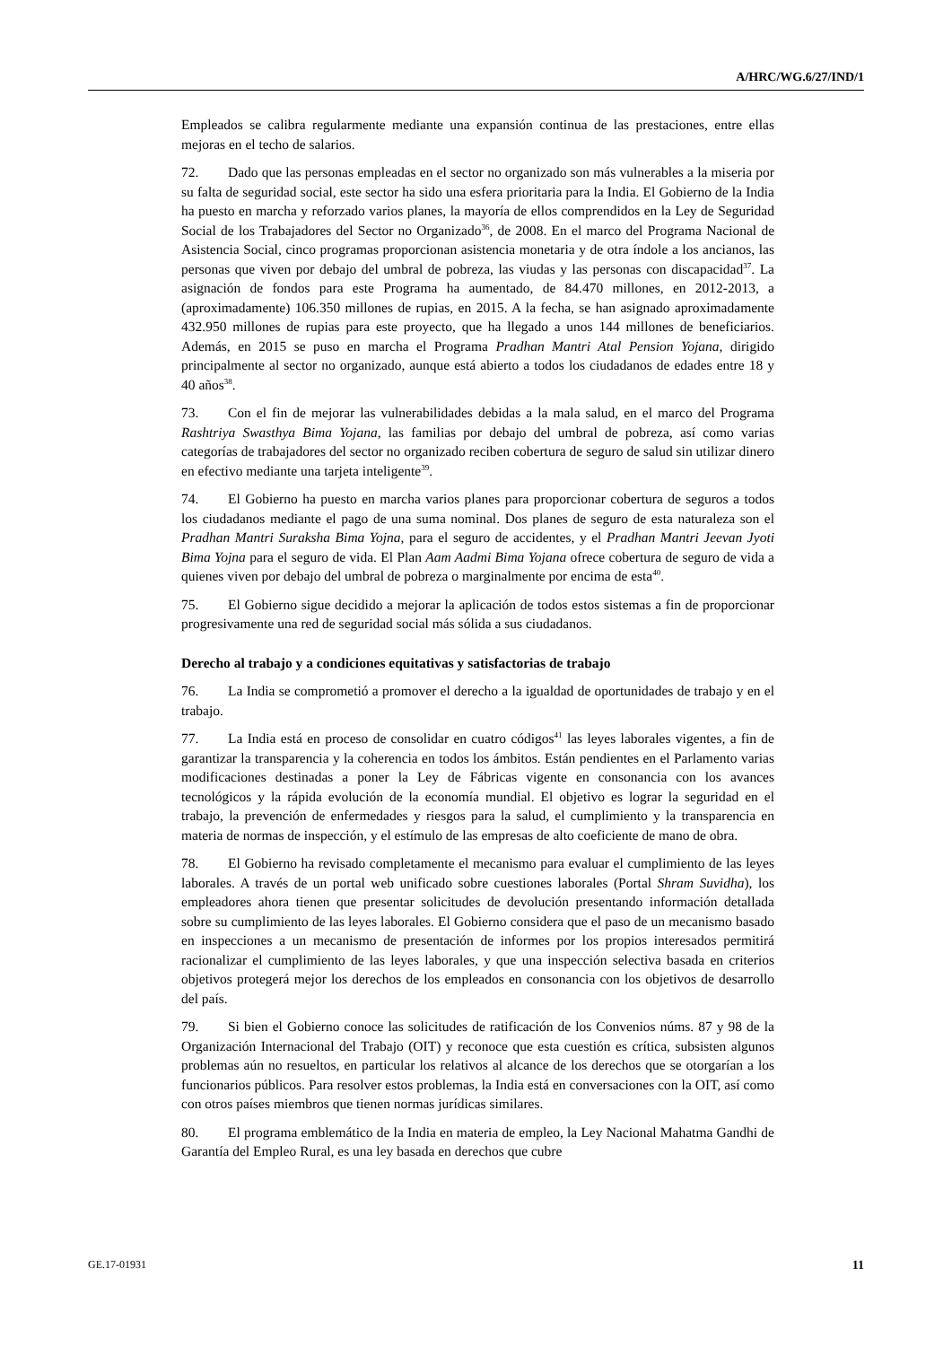A/HRC/WG.6/27/IND/1
Empleados se calibra regularmente mediante una expansión continua de las prestaciones, entre ellas mejoras en el techo de salarios.
72. Dado que las personas empleadas en el sector no organizado son más vulnerables a la miseria por su falta de seguridad social, este sector ha sido una esfera prioritaria para la India. El Gobierno de la India ha puesto en marcha y reforzado varios planes, la mayoría de ellos comprendidos en la Ley de Seguridad Social de los Trabajadores del Sector no Organizado<sup>36</sup>, de 2008. En el marco del Programa Nacional de Asistencia Social, cinco programas proporcionan asistencia monetaria y de otra índole a los ancianos, las personas que viven por debajo del umbral de pobreza, las viudas y las personas con discapacidad<sup>37</sup>. La asignación de fondos para este Programa ha aumentado, de 84.470 millones, en 2012-2013, a (aproximadamente) 106.350 millones de rupias, en 2015. A la fecha, se han asignado aproximadamente 432.950 millones de rupias para este proyecto, que ha llegado a unos 144 millones de beneficiarios. Además, en 2015 se puso en marcha el Programa Pradhan Mantri Atal Pension Yojana, dirigido principalmente al sector no organizado, aunque está abierto a todos los ciudadanos de edades entre 18 y 40 años<sup>38</sup>.
73. Con el fin de mejorar las vulnerabilidades debidas a la mala salud, en el marco del Programa Rashtriya Swasthya Bima Yojana, las familias por debajo del umbral de pobreza, así como varias categorías de trabajadores del sector no organizado reciben cobertura de seguro de salud sin utilizar dinero en efectivo mediante una tarjeta inteligente<sup>39</sup>.
74. El Gobierno ha puesto en marcha varios planes para proporcionar cobertura de seguros a todos los ciudadanos mediante el pago de una suma nominal. Dos planes de seguro de esta naturaleza son el Pradhan Mantri Suraksha Bima Yojna, para el seguro de accidentes, y el Pradhan Mantri Jeevan Jyoti Bima Yojna para el seguro de vida. El Plan Aam Aadmi Bima Yojana ofrece cobertura de seguro de vida a quienes viven por debajo del umbral de pobreza o marginalmente por encima de esta<sup>40</sup>.
75. El Gobierno sigue decidido a mejorar la aplicación de todos estos sistemas a fin de proporcionar progresivamente una red de seguridad social más sólida a sus ciudadanos.
Derecho al trabajo y a condiciones equitativas y satisfactorias de trabajo
76. La India se comprometió a promover el derecho a la igualdad de oportunidades de trabajo y en el trabajo.
77. La India está en proceso de consolidar en cuatro códigos<sup>41</sup> las leyes laborales vigentes, a fin de garantizar la transparencia y la coherencia en todos los ámbitos. Están pendientes en el Parlamento varias modificaciones destinadas a poner la Ley de Fábricas vigente en consonancia con los avances tecnológicos y la rápida evolución de la economía mundial. El objetivo es lograr la seguridad en el trabajo, la prevención de enfermedades y riesgos para la salud, el cumplimiento y la transparencia en materia de normas de inspección, y el estímulo de las empresas de alto coeficiente de mano de obra.
78. El Gobierno ha revisado completamente el mecanismo para evaluar el cumplimiento de las leyes laborales. A través de un portal web unificado sobre cuestiones laborales (Portal Shram Suvidha), los empleadores ahora tienen que presentar solicitudes de devolución presentando información detallada sobre su cumplimiento de las leyes laborales. El Gobierno considera que el paso de un mecanismo basado en inspecciones a un mecanismo de presentación de informes por los propios interesados permitirá racionalizar el cumplimiento de las leyes laborales, y que una inspección selectiva basada en criterios objetivos protegerá mejor los derechos de los empleados en consonancia con los objetivos de desarrollo del país.
79. Si bien el Gobierno conoce las solicitudes de ratificación de los Convenios núms. 87 y 98 de la Organización Internacional del Trabajo (OIT) y reconoce que esta cuestión es crítica, subsisten algunos problemas aún no resueltos, en particular los relativos al alcance de los derechos que se otorgarían a los funcionarios públicos. Para resolver estos problemas, la India está en conversaciones con la OIT, así como con otros países miembros que tienen normas jurídicas similares.
80. El programa emblemático de la India en materia de empleo, la Ley Nacional Mahatma Gandhi de Garantía del Empleo Rural, es una ley basada en derechos que cubre
GE.17-01931 11